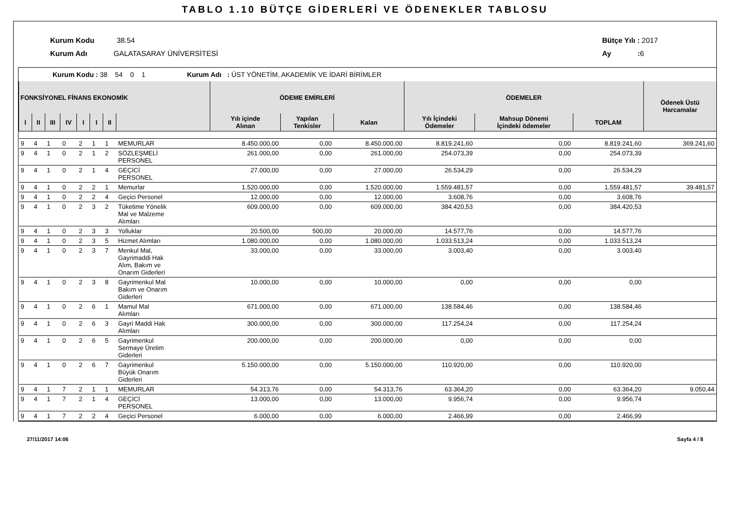TABLO 1.10 BÜTÇE GİDERLERİ VE ÖDENEKLER TABLOSU
Kurum Kodu 38.54
Kurum Adı GALATASARAY ÜNİVERSİTESİ
Bütçe Yılı : 2017
Ay : 6
Kurum Kodu : 38 54 0 1 Kurum Adı : ÜST YÖNETİM, AKADEMİK VE İDARİ BİRİMLER
| FONKSİYONEL FİNANS EKONOMİK | | | | | | | | ÖDEME EMİRLERİ | | | ÖDEMELER | | | Ödenek Üstü Harcamalar |
| --- | --- | --- | --- | --- | --- | --- | --- | --- | --- | --- | --- | --- | --- | --- |
| I | II | III | IV | I | I | II | | Yılı içinde Alınan | Yapılan Tenkisler | Kalan | Yılı İçindeki Ödemeler | Mahsup Dönemi İçindeki ödemeler | TOPLAM | |
| 9 | 4 | 1 | 0 | 2 | 1 | 1 | MEMURLAR | 8.450.000,00 | 0,00 | 8.450.000,00 | 8.819.241,60 | 0,00 | 8.819.241,60 | 369.241,60 |
| 9 | 4 | 1 | 0 | 2 | 1 | 2 | SÖZLEŞMELİ PERSONEL | 261.000,00 | 0,00 | 261.000,00 | 254.073,39 | 0,00 | 254.073,39 | |
| 9 | 4 | 1 | 0 | 2 | 1 | 4 | GEÇİCİ PERSONEL | 27.000,00 | 0,00 | 27.000,00 | 26.534,29 | 0,00 | 26.534,29 | |
| 9 | 4 | 1 | 0 | 2 | 2 | 1 | Memurlar | 1.520.000,00 | 0,00 | 1.520.000,00 | 1.559.481,57 | 0,00 | 1.559.481,57 | 39.481,57 |
| 9 | 4 | 1 | 0 | 2 | 2 | 4 | Geçici Personel | 12.000,00 | 0,00 | 12.000,00 | 3.608,76 | 0,00 | 3.608,76 | |
| 9 | 4 | 1 | 0 | 2 | 3 | 2 | Tüketime Yönelik Mal ve Malzeme Alımları | 609.000,00 | 0,00 | 609.000,00 | 384.420,53 | 0,00 | 384.420,53 | |
| 9 | 4 | 1 | 0 | 2 | 3 | 3 | Yolluklar | 20.500,00 | 500,00 | 20.000,00 | 14.577,76 | 0,00 | 14.577,76 | |
| 9 | 4 | 1 | 0 | 2 | 3 | 5 | Hizmet Alımları | 1.080.000,00 | 0,00 | 1.080.000,00 | 1.033.513,24 | 0,00 | 1.033.513,24 | |
| 9 | 4 | 1 | 0 | 2 | 3 | 7 | Menkul Mal, Gayrimaddi Hak Alım, Bakım ve Onarım Giderleri | 33.000,00 | 0,00 | 33.000,00 | 3.003,40 | 0,00 | 3.003,40 | |
| 9 | 4 | 1 | 0 | 2 | 3 | 8 | Gayrimenkul Mal Bakım ve Onarım Giderleri | 10.000,00 | 0,00 | 10.000,00 | 0,00 | 0,00 | 0,00 | |
| 9 | 4 | 1 | 0 | 2 | 6 | 1 | Mamul Mal Alımları | 671.000,00 | 0,00 | 671.000,00 | 138.584,46 | 0,00 | 138.584,46 | |
| 9 | 4 | 1 | 0 | 2 | 6 | 3 | Gayri Maddi Hak Alımları | 300.000,00 | 0,00 | 300.000,00 | 117.254,24 | 0,00 | 117.254,24 | |
| 9 | 4 | 1 | 0 | 2 | 6 | 5 | Gayrimenkul Sermaye Üretim Giderleri | 200.000,00 | 0,00 | 200.000,00 | 0,00 | 0,00 | 0,00 | |
| 9 | 4 | 1 | 0 | 2 | 6 | 7 | Gayrimenkul Büyük Onarım Giderleri | 5.150.000,00 | 0,00 | 5.150.000,00 | 110.920,00 | 0,00 | 110.920,00 | |
| 9 | 4 | 1 | 7 | 2 | 1 | 1 | MEMURLAR | 54.313,76 | 0,00 | 54.313,76 | 63.364,20 | 0,00 | 63.364,20 | 9.050,44 |
| 9 | 4 | 1 | 7 | 2 | 1 | 4 | GEÇİCİ PERSONEL | 13.000,00 | 0,00 | 13.000,00 | 9.956,74 | 0,00 | 9.956,74 | |
| 9 | 4 | 1 | 7 | 2 | 2 | 4 | Geçici Personel | 6.000,00 | 0,00 | 6.000,00 | 2.466,99 | 0,00 | 2.466,99 | |
27/11/2017 14:06 Sayfa 4 / 8